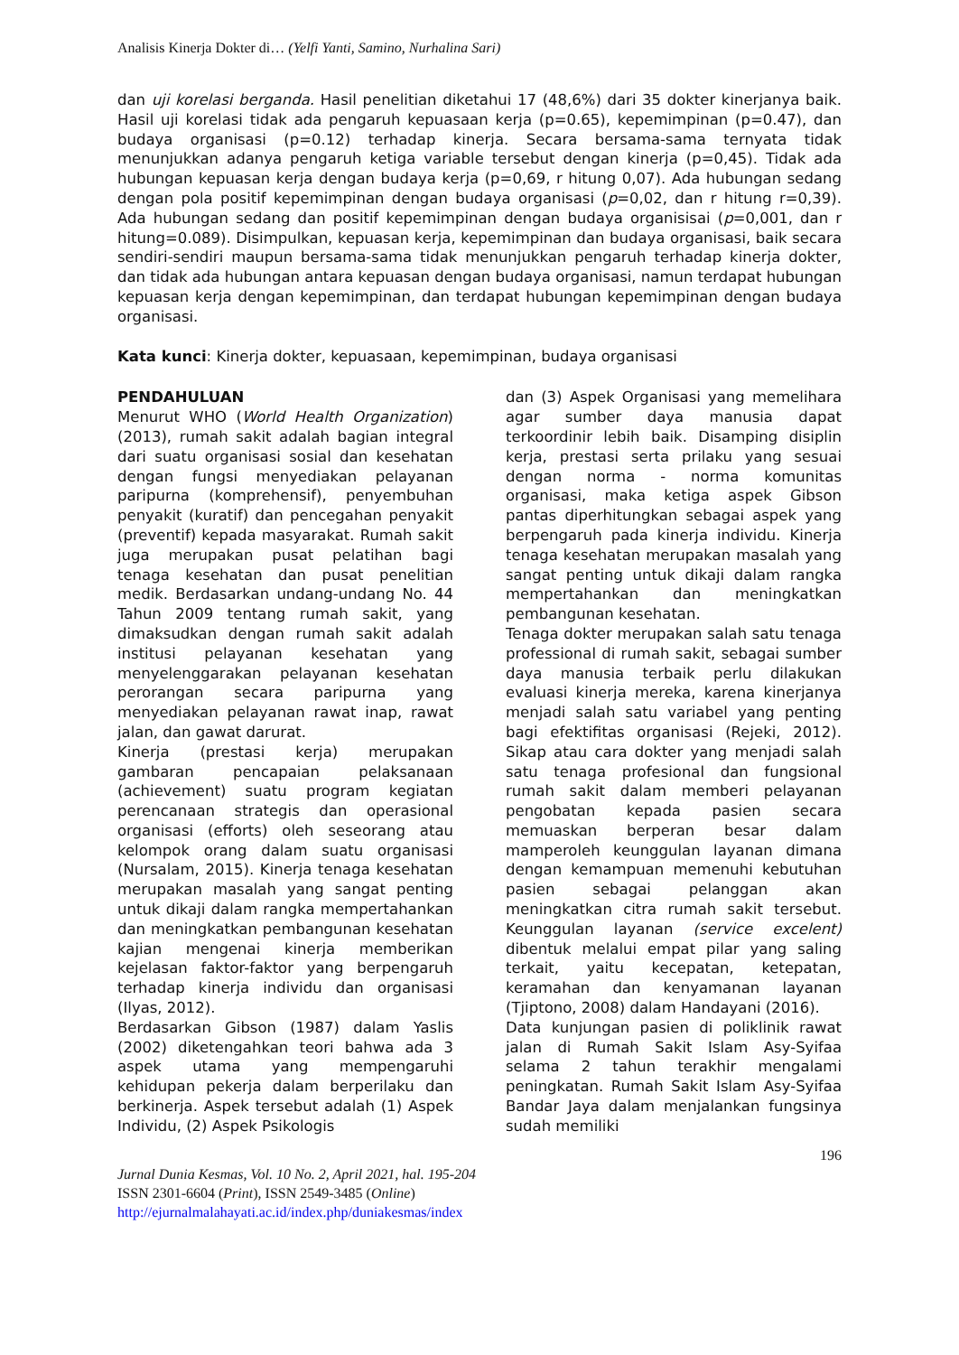Analisis Kinerja Dokter di… (Yelfi Yanti, Samino, Nurhalina Sari)
dan uji korelasi berganda. Hasil penelitian diketahui 17 (48,6%) dari 35 dokter kinerjanya baik. Hasil uji korelasi tidak ada pengaruh kepuasaan kerja (p=0.65), kepemimpinan (p=0.47), dan budaya organisasi (p=0.12) terhadap kinerja. Secara bersama-sama ternyata tidak menunjukkan adanya pengaruh ketiga variable tersebut dengan kinerja (p=0,45). Tidak ada hubungan kepuasan kerja dengan budaya kerja (p=0,69, r hitung 0,07). Ada hubungan sedang dengan pola positif kepemimpinan dengan budaya organisasi (p=0,02, dan r hitung r=0,39). Ada hubungan sedang dan positif kepemimpinan dengan budaya organisisai (p=0,001, dan r hitung=0.089). Disimpulkan, kepuasan kerja, kepemimpinan dan budaya organisasi, baik secara sendiri-sendiri maupun bersama-sama tidak menunjukkan pengaruh terhadap kinerja dokter, dan tidak ada hubungan antara kepuasan dengan budaya organisasi, namun terdapat hubungan kepuasan kerja dengan kepemimpinan, dan terdapat hubungan kepemimpinan dengan budaya organisasi.
Kata kunci: Kinerja dokter, kepuasaan, kepemimpinan, budaya organisasi
PENDAHULUAN
Menurut WHO (World Health Organization) (2013), rumah sakit adalah bagian integral dari suatu organisasi sosial dan kesehatan dengan fungsi menyediakan pelayanan paripurna (komprehensif), penyembuhan penyakit (kuratif) dan pencegahan penyakit (preventif) kepada masyarakat. Rumah sakit juga merupakan pusat pelatihan bagi tenaga kesehatan dan pusat penelitian medik. Berdasarkan undang-undang No. 44 Tahun 2009 tentang rumah sakit, yang dimaksudkan dengan rumah sakit adalah institusi pelayanan kesehatan yang menyelenggarakan pelayanan kesehatan perorangan secara paripurna yang menyediakan pelayanan rawat inap, rawat jalan, dan gawat darurat.
Kinerja (prestasi kerja) merupakan gambaran pencapaian pelaksanaan (achievement) suatu program kegiatan perencanaan strategis dan operasional organisasi (efforts) oleh seseorang atau kelompok orang dalam suatu organisasi (Nursalam, 2015). Kinerja tenaga kesehatan merupakan masalah yang sangat penting untuk dikaji dalam rangka mempertahankan dan meningkatkan pembangunan kesehatan kajian mengenai kinerja memberikan kejelasan faktor-faktor yang berpengaruh terhadap kinerja individu dan organisasi (Ilyas, 2012).
Berdasarkan Gibson (1987) dalam Yaslis (2002) diketengahkan teori bahwa ada 3 aspek utama yang mempengaruhi kehidupan pekerja dalam berperilaku dan berkinerja. Aspek tersebut adalah (1) Aspek Individu, (2) Aspek Psikologis
dan (3) Aspek Organisasi yang memelihara agar sumber daya manusia dapat terkoordinir lebih baik. Disamping disiplin kerja, prestasi serta prilaku yang sesuai dengan norma - norma komunitas organisasi, maka ketiga aspek Gibson pantas diperhitungkan sebagai aspek yang berpengaruh pada kinerja individu. Kinerja tenaga kesehatan merupakan masalah yang sangat penting untuk dikaji dalam rangka mempertahankan dan meningkatkan pembangunan kesehatan.
Tenaga dokter merupakan salah satu tenaga professional di rumah sakit, sebagai sumber daya manusia terbaik perlu dilakukan evaluasi kinerja mereka, karena kinerjanya menjadi salah satu variabel yang penting bagi efektifitas organisasi (Rejeki, 2012). Sikap atau cara dokter yang menjadi salah satu tenaga profesional dan fungsional rumah sakit dalam memberi pelayanan pengobatan kepada pasien secara memuaskan berperan besar dalam mamperoleh keunggulan layanan dimana dengan kemampuan memenuhi kebutuhan pasien sebagai pelanggan akan meningkatkan citra rumah sakit tersebut. Keunggulan layanan (service excelent) dibentuk melalui empat pilar yang saling terkait, yaitu kecepatan, ketepatan, keramahan dan kenyamanan layanan (Tjiptono, 2008) dalam Handayani (2016).
Data kunjungan pasien di poliklinik rawat jalan di Rumah Sakit Islam Asy-Syifaa selama 2 tahun terakhir mengalami peningkatan. Rumah Sakit Islam Asy-Syifaa Bandar Jaya dalam menjalankan fungsinya sudah memiliki
196
Jurnal Dunia Kesmas, Vol. 10 No. 2, April 2021, hal. 195-204
ISSN 2301-6604 (Print), ISSN 2549-3485 (Online)
http://ejurnalmalahayati.ac.id/index.php/duniakesmas/index